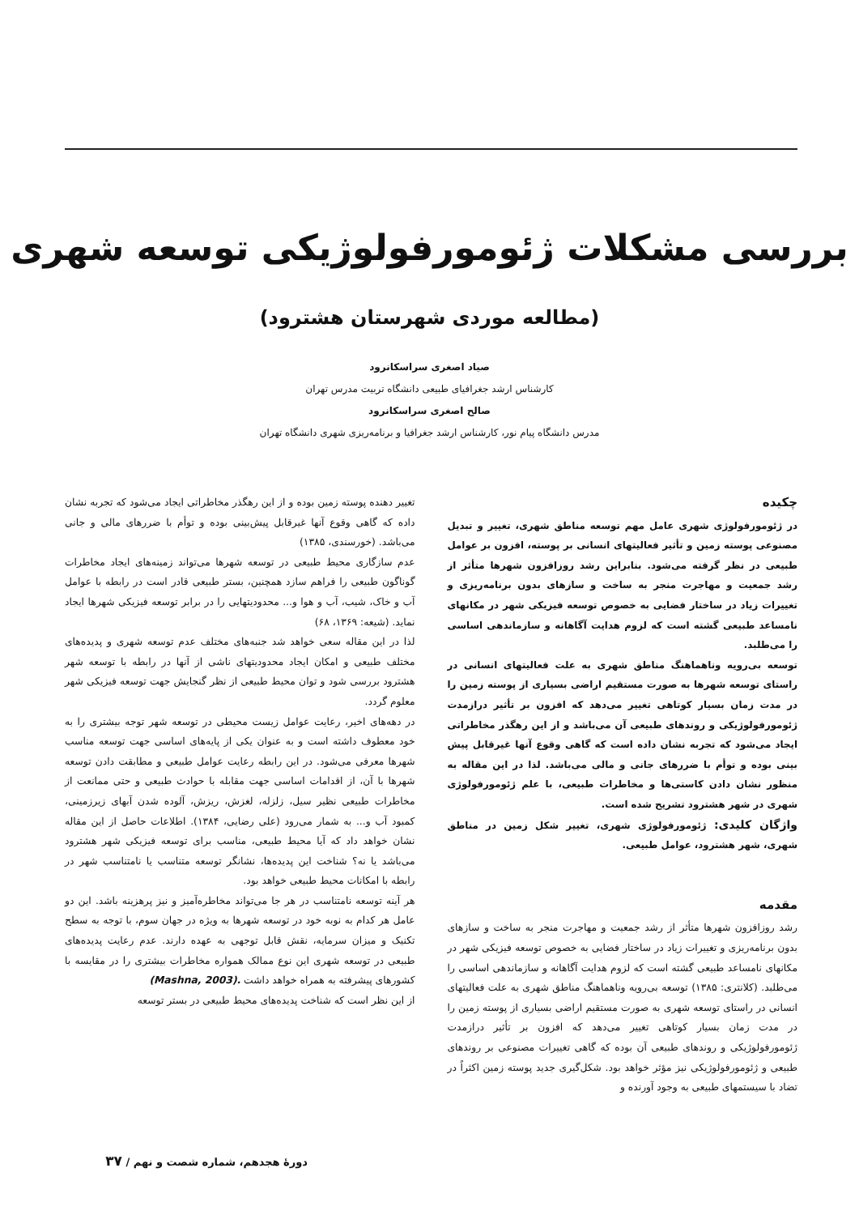بررسی مشکلات ژئومورفولوژیکی توسعه شهری
(مطالعه موردی شهرستان هشترود)
صیاد اصغری سراسکانرود
کارشناس ارشد جغرافیای طبیعی دانشگاه تربیت مدرس تهران
صالح اصغری سراسکانرود
مدرس دانشگاه پیام نور، کارشناس ارشد جغرافیا و برنامه‌ریزی شهری دانشگاه تهران
چکیده
در ژئومورفولوژی شهری عامل مهم توسعه مناطق شهری، تغییر و تبدیل مصنوعی پوسته زمین و تأثیر فعالیتهای انسانی بر پوسته، افزون بر عوامل طبیعی در نظر گرفته می‌شود. بنابراین رشد روزافزون شهرها متأثر از رشد جمعیت و مهاجرت منجر به ساخت و سازهای بدون برنامه‌ریزی و تغییرات زیاد در ساختار فضایی به خصوص توسعه فیزیکی شهر در مکانهای نامساعد طبیعی گشته است که لزوم هدایت آگاهانه و سازماندهی اساسی را می‌طلبد.
توسعه بی‌رویه وناهماهنگ مناطق شهری به علت فعالیتهای انسانی در راستای توسعه شهرها به صورت مستقیم اراضی بسیاری از پوسته زمین را در مدت زمان بسیار کوتاهی تغییر می‌دهد که افزون بر تأثیر درازمدت ژئومورفولوژیکی و روندهای طبیعی آن می‌باشد و از این رهگذر مخاطراتی ایجاد می‌شود که تجربه نشان داده است که گاهی وقوع آنها غیرقابل پیش بینی بوده و توأم با ضررهای جانی و مالی می‌باشد. لذا در این مقاله به منظور نشان دادن کاستی‌ها و مخاطرات طبیعی، با علم ژئومورفولوژی شهری در شهر هشترود تشریح شده است.
واژگان کلیدی: ژئومورفولوژی شهری، تغییر شکل زمین در مناطق شهری، شهر هشترود، عوامل طبیعی.
مقدمه
رشد روزافزون شهرها متأثر از رشد جمعیت و مهاجرت منجر به ساخت و سازهای بدون برنامه‌ریزی و تغییرات زیاد در ساختار فضایی به خصوص توسعه فیزیکی شهر در مکانهای نامساعد طبیعی گشته است که لزوم هدایت آگاهانه و سازماندهی اساسی را می‌طلبد. (کلانتری: ۱۳۸۵) توسعه بی‌رویه وناهماهنگ مناطق شهری به علت فعالیتهای انسانی در راستای توسعه شهری به صورت مستقیم اراضی بسیاری از پوسته زمین را در مدت زمان بسیار کوتاهی تغییر می‌دهد که افزون بر تأثیر درازمدت ژئومورفولوژیکی و روندهای طبیعی آن بوده که گاهی تغییرات مصنوعی بر روندهای طبیعی و ژئومورفولوژیکی نیز مؤثر خواهد بود. شکل‌گیری جدید پوسته زمین اکثراً در تضاد با سیستمهای طبیعی به وجود آورنده و
تغییر دهنده پوسته زمین بوده و از این رهگذر مخاطراتی ایجاد می‌شود که تجربه نشان داده که گاهی وقوع آنها غیرقابل پیش‌بینی بوده و توأم با ضررهای مالی و جانی می‌باشد. (خورسندی، ۱۳۸۵)
عدم سازگاری محیط طبیعی در توسعه شهرها می‌تواند زمینه‌های ایجاد مخاطرات گوناگون طبیعی را فراهم سازد همچنین، بستر طبیعی قادر است در رابطه با عوامل آب و خاک، شیب، آب و هوا و... محدودیتهایی را در برابر توسعه فیزیکی شهرها ایجاد نماید. (شیعه: ۱۳۶۹، ۶۸)
لذا در این مقاله سعی خواهد شد جنبه‌های مختلف عدم توسعه شهری و پدیده‌های مختلف طبیعی و امکان ایجاد محدودیتهای ناشی از آنها در رابطه با توسعه شهر هشترود بررسی شود و توان محیط طبیعی از نظر گنجایش جهت توسعه فیزیکی شهر معلوم گردد.
در دهه‌های اخیر، رعایت عوامل زیست محیطی در توسعه شهر توجه بیشتری را به خود معطوف داشته است و به عنوان یکی از پایه‌های اساسی جهت توسعه مناسب شهرها معرفی می‌شود. در این رابطه رعایت عوامل طبیعی و مطابقت دادن توسعه شهرها با آن، از اقدامات اساسی جهت مقابله با حوادث طبیعی و حتی ممانعت از مخاطرات طبیعی نظیر سیل، زلزله، لغزش، ریزش، آلوده شدن آبهای زیرزمینی، کمبود آب و... به شمار می‌رود (علی رضایی، ۱۳۸۴). اطلاعات حاصل از این مقاله نشان خواهد داد که آیا محیط طبیعی، مناسب برای توسعه فیزیکی شهر هشترود می‌باشد یا نه؟ شناخت این پدیده‌ها، نشانگر توسعه متناسب یا نامتناسب شهر در رابطه با امکانات محیط طبیعی خواهد بود.
هر آینه توسعه نامتناسب در هر جا می‌تواند مخاطره‌آمیز و نیز پرهزینه باشد. این دو عامل هر کدام به نوبه خود در توسعه شهرها به ویژه در جهان سوم، با توجه به سطح تکنیک و میزان سرمایه، نقش قابل توجهی به عهده دارند. عدم رعایت پدیده‌های طبیعی در توسعه شهری این نوع ممالک همواره مخاطرات بیشتری را در مقایسه با کشورهای پیشرفته به همراه خواهد داشت (Mashna, 2003).
از این نظر است که شناخت پدیده‌های محیط طبیعی در بستر توسعه
دورهٔ هجدهم، شماره شصت و نهم / ۳۷